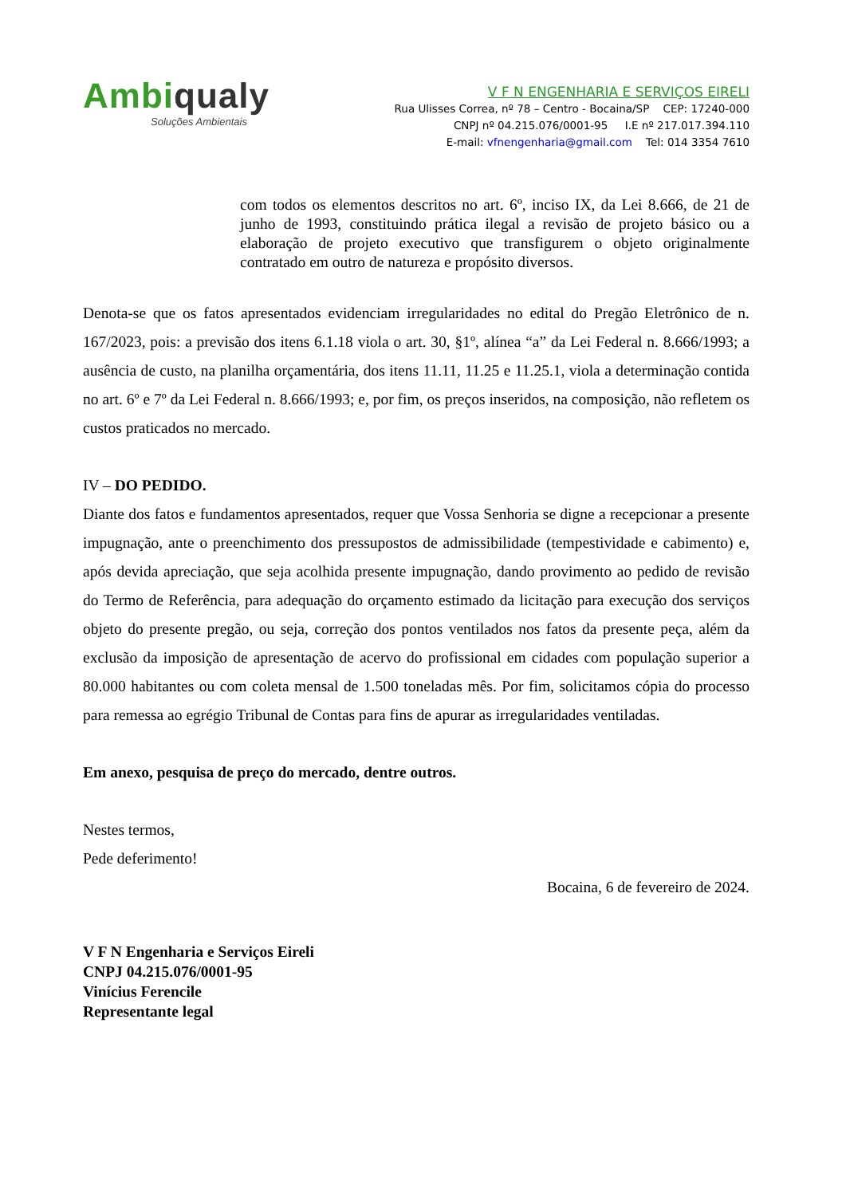Ambiqualy
Soluções Ambientais
V F N ENGENHARIA E SERVIÇOS EIRELI
Rua Ulisses Correa, nº 78 – Centro - Bocaina/SP CEP: 17240-000
CNPJ nº 04.215.076/0001-95 I.E nº 217.017.394.110
E-mail: vfnengenharia@gmail.com Tel: 014 3354 7610
com todos os elementos descritos no art. 6º, inciso IX, da Lei 8.666, de 21 de junho de 1993, constituindo prática ilegal a revisão de projeto básico ou a elaboração de projeto executivo que transfigurem o objeto originalmente contratado em outro de natureza e propósito diversos.
Denota-se que os fatos apresentados evidenciam irregularidades no edital do Pregão Eletrônico de n. 167/2023, pois: a previsão dos itens 6.1.18 viola o art. 30, §1º, alínea “a” da Lei Federal n. 8.666/1993; a ausência de custo, na planilha orçamentária, dos itens 11.11, 11.25 e 11.25.1, viola a determinação contida no art. 6º e 7º da Lei Federal n. 8.666/1993; e, por fim, os preços inseridos, na composição, não refletem os custos praticados no mercado.
IV – DO PEDIDO.
Diante dos fatos e fundamentos apresentados, requer que Vossa Senhoria se digne a recepcionar a presente impugnação, ante o preenchimento dos pressupostos de admissibilidade (tempestividade e cabimento) e, após devida apreciação, que seja acolhida presente impugnação, dando provimento ao pedido de revisão do Termo de Referência, para adequação do orçamento estimado da licitação para execução dos serviços objeto do presente pregão, ou seja, correção dos pontos ventilados nos fatos da presente peça, além da exclusão da imposição de apresentação de acervo do profissional em cidades com população superior a 80.000 habitantes ou com coleta mensal de 1.500 toneladas mês. Por fim, solicitamos cópia do processo para remessa ao egrégio Tribunal de Contas para fins de apurar as irregularidades ventiladas.
Em anexo, pesquisa de preço do mercado, dentre outros.
Nestes termos,
Pede deferimento!
Bocaina, 6 de fevereiro de 2024.
V F N Engenharia e Serviços Eireli
CNPJ 04.215.076/0001-95
Vinícius Ferencile
Representante legal